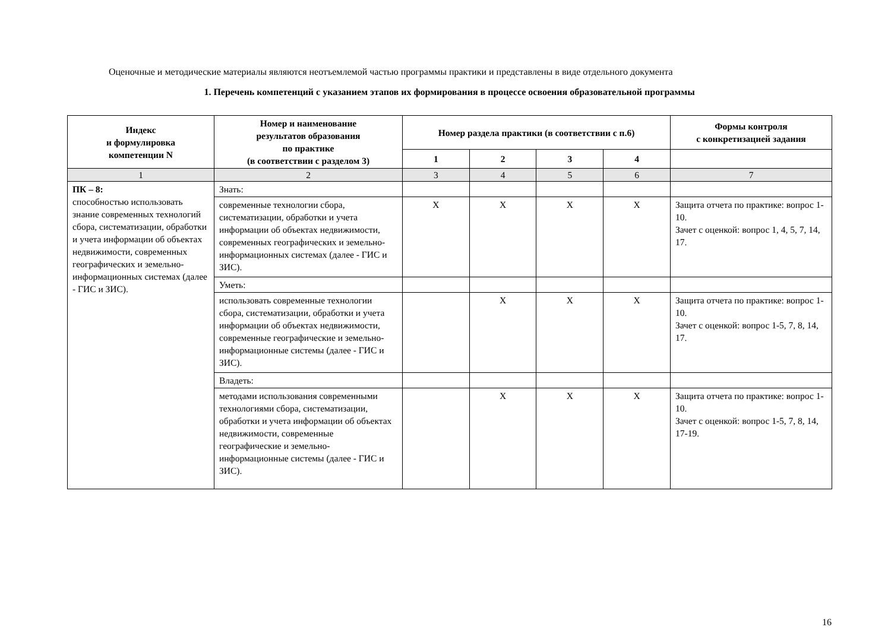Оценочные и методические материалы являются неотъемлемой частью программы практики и представлены в виде отдельного документа
1. Перечень компетенций с указанием этапов их формирования в процессе освоения образовательной программы
| Индекс и формулировка компетенции N | Номер и наименование результатов образования по практике (в соответствии с разделом 3) | Номер раздела практики (в соответствии с п.6) | | | | Формы контроля с конкретизацией задания |
| --- | --- | --- | --- | --- | --- | --- |
| | | 1 | 2 | 3 | 4 | |
| 1 | 2 | 3 | 4 | 5 | 6 | 7 |
| ПК – 8: способностью использовать знание современных технологий сбора, систематизации, обработки и учета информации об объектах недвижимости, современных географических и земельно-информационных системах (далее - ГИС и ЗИС). | Знать: | | | | | |
| | современные технологии сбора, систематизации, обработки и учета информации об объектах недвижимости, современных географических и земельно-информационных системах (далее - ГИС и ЗИС). | X | X | X | X | Защита отчета по практике: вопрос 1-10. Зачет с оценкой: вопрос 1, 4, 5, 7, 14, 17. |
| | Уметь: | | | | | |
| | использовать современные технологии сбора, систематизации, обработки и учета информации об объектах недвижимости, современные географические и земельно-информационные системы (далее - ГИС и ЗИС). | | X | X | X | Защита отчета по практике: вопрос 1-10. Зачет с оценкой: вопрос 1-5, 7, 8, 14, 17. |
| | Владеть: | | | | | |
| | методами использования современными технологиями сбора, систематизации, обработки и учета информации об объектах недвижимости, современные географические и земельно-информационные системы (далее - ГИС и ЗИС). | | X | X | X | Защита отчета по практике: вопрос 1-10. Зачет с оценкой: вопрос 1-5, 7, 8, 14, 17-19. |
16